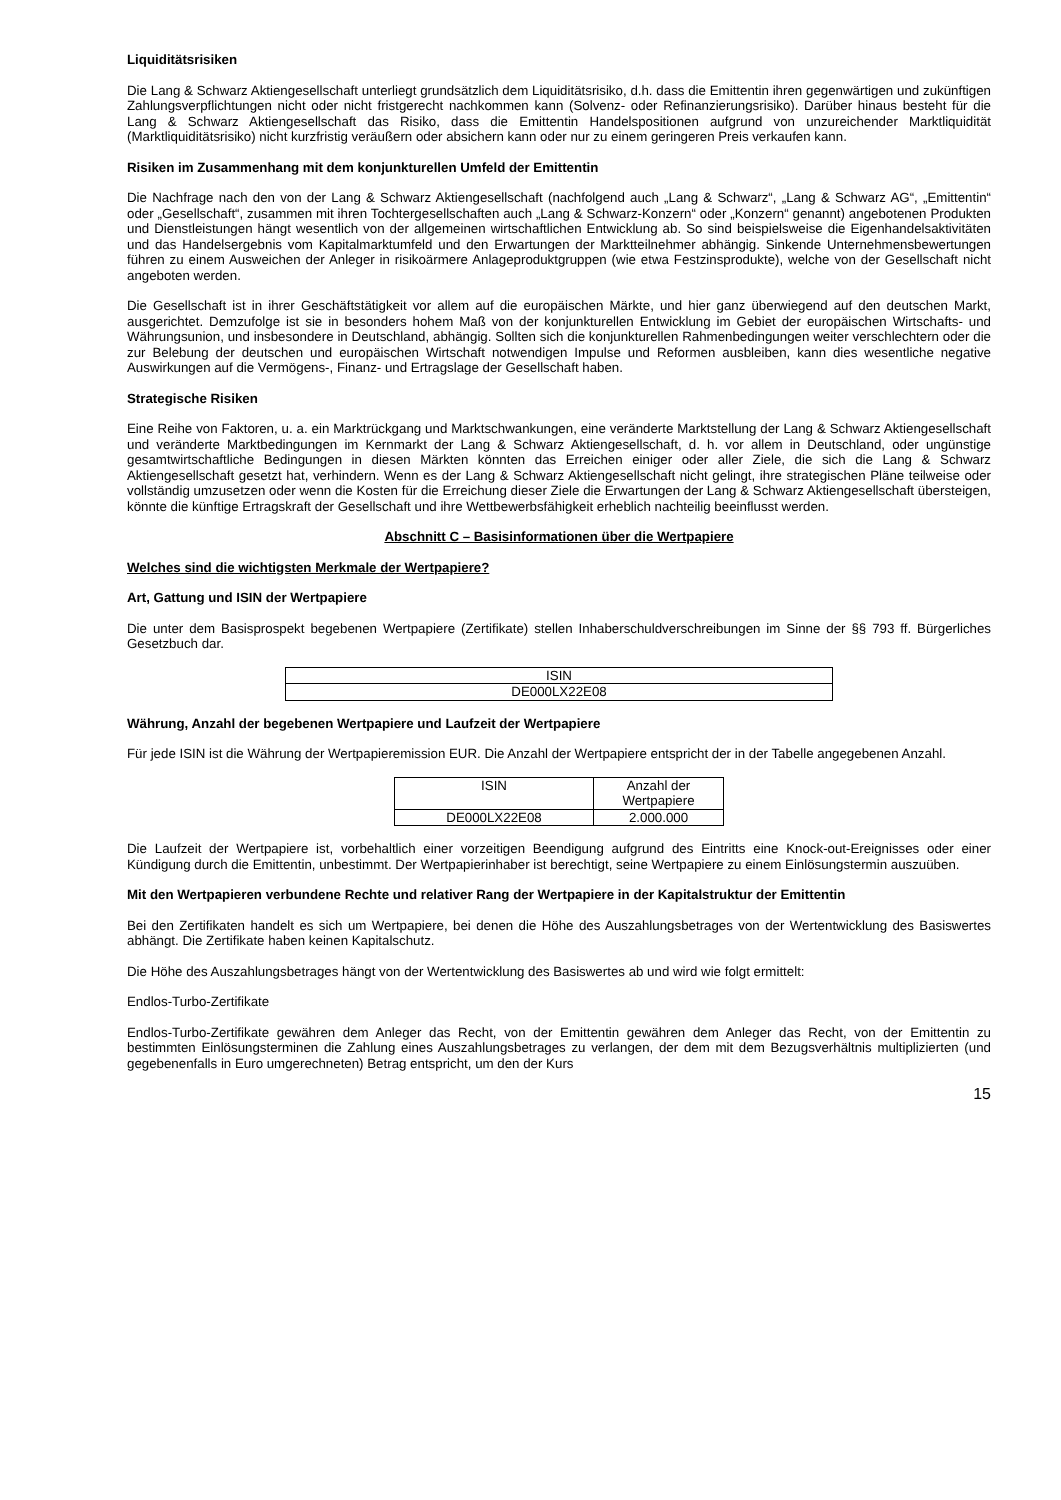Liquiditätsrisiken
Die Lang & Schwarz Aktiengesellschaft unterliegt grundsätzlich dem Liquiditätsrisiko, d.h. dass die Emittentin ihren gegenwärtigen und zukünftigen Zahlungsverpflichtungen nicht oder nicht fristgerecht nachkommen kann (Solvenz- oder Refinanzierungsrisiko). Darüber hinaus besteht für die Lang & Schwarz Aktiengesellschaft das Risiko, dass die Emittentin Handelspositionen aufgrund von unzureichender Marktliquidität (Marktliquiditätsrisiko) nicht kurzfristig veräußern oder absichern kann oder nur zu einem geringeren Preis verkaufen kann.
Risiken im Zusammenhang mit dem konjunkturellen Umfeld der Emittentin
Die Nachfrage nach den von der Lang & Schwarz Aktiengesellschaft (nachfolgend auch „Lang & Schwarz“, „Lang & Schwarz AG“, „Emittentin“ oder „Gesellschaft“, zusammen mit ihren Tochtergesellschaften auch „Lang & Schwarz-Konzern“ oder „Konzern“ genannt) angebotenen Produkten und Dienstleistungen hängt wesentlich von der allgemeinen wirtschaftlichen Entwicklung ab. So sind beispielsweise die Eigenhandelsaktivitäten und das Handelsergebnis vom Kapitalmarktumfeld und den Erwartungen der Marktteilnehmer abhängig. Sinkende Unternehmensbewertungen führen zu einem Ausweichen der Anleger in risikoärmere Anlageproduktgruppen (wie etwa Festzinsprodukte), welche von der Gesellschaft nicht angeboten werden.
Die Gesellschaft ist in ihrer Geschäftstätigkeit vor allem auf die europäischen Märkte, und hier ganz überwiegend auf den deutschen Markt, ausgerichtet. Demzufolge ist sie in besonders hohem Maß von der konjunkturellen Entwicklung im Gebiet der europäischen Wirtschafts- und Währungsunion, und insbesondere in Deutschland, abhängig. Sollten sich die konjunkturellen Rahmenbedingungen weiter verschlechtern oder die zur Belebung der deutschen und europäischen Wirtschaft notwendigen Impulse und Reformen ausbleiben, kann dies wesentliche negative Auswirkungen auf die Vermögens-, Finanz- und Ertragslage der Gesellschaft haben.
Strategische Risiken
Eine Reihe von Faktoren, u. a. ein Marktrückgang und Marktschwankungen, eine veränderte Marktstellung der Lang & Schwarz Aktiengesellschaft und veränderte Marktbedingungen im Kernmarkt der Lang & Schwarz Aktiengesellschaft, d. h. vor allem in Deutschland, oder ungünstige gesamtwirtschaftliche Bedingungen in diesen Märkten könnten das Erreichen einiger oder aller Ziele, die sich die Lang & Schwarz Aktiengesellschaft gesetzt hat, verhindern. Wenn es der Lang & Schwarz Aktiengesellschaft nicht gelingt, ihre strategischen Pläne teilweise oder vollständig umzusetzen oder wenn die Kosten für die Erreichung dieser Ziele die Erwartungen der Lang & Schwarz Aktiengesellschaft übersteigen, könnte die künftige Ertragskraft der Gesellschaft und ihre Wettbewerbsfähigkeit erheblich nachteilig beeinflusst werden.
Abschnitt C – Basisinformationen über die Wertpapiere
Welches sind die wichtigsten Merkmale der Wertpapiere?
Art, Gattung und ISIN der Wertpapiere
Die unter dem Basisprospekt begebenen Wertpapiere (Zertifikate) stellen Inhaberschuldverschreibungen im Sinne der §§ 793 ff. Bürgerliches Gesetzbuch dar.
| ISIN |
| --- |
| DE000LX22E08 |
Währung, Anzahl der begebenen Wertpapiere und Laufzeit der Wertpapiere
Für jede ISIN ist die Währung der Wertpapieremission EUR. Die Anzahl der Wertpapiere entspricht der in der Tabelle angegebenen Anzahl.
| ISIN | Anzahl der Wertpapiere |
| --- | --- |
| DE000LX22E08 | 2.000.000 |
Die Laufzeit der Wertpapiere ist, vorbehaltlich einer vorzeitigen Beendigung aufgrund des Eintritts eine Knock-out-Ereignisses oder einer Kündigung durch die Emittentin, unbestimmt. Der Wertpapierinhaber ist berechtigt, seine Wertpapiere zu einem Einlösungstermin auszuüben.
Mit den Wertpapieren verbundene Rechte und relativer Rang der Wertpapiere in der Kapitalstruktur der Emittentin
Bei den Zertifikaten handelt es sich um Wertpapiere, bei denen die Höhe des Auszahlungsbetrages von der Wertentwicklung des Basiswertes abhängt. Die Zertifikate haben keinen Kapitalschutz.
Die Höhe des Auszahlungsbetrages hängt von der Wertentwicklung des Basiswertes ab und wird wie folgt ermittelt:
Endlos-Turbo-Zertifikate
Endlos-Turbo-Zertifikate gewähren dem Anleger das Recht, von der Emittentin gewähren dem Anleger das Recht, von der Emittentin zu bestimmten Einlösungsterminen die Zahlung eines Auszahlungsbetrages zu verlangen, der dem mit dem Bezugsverhältnis multiplizierten (und gegebenenfalls in Euro umgerechneten) Betrag entspricht, um den der Kurs
15